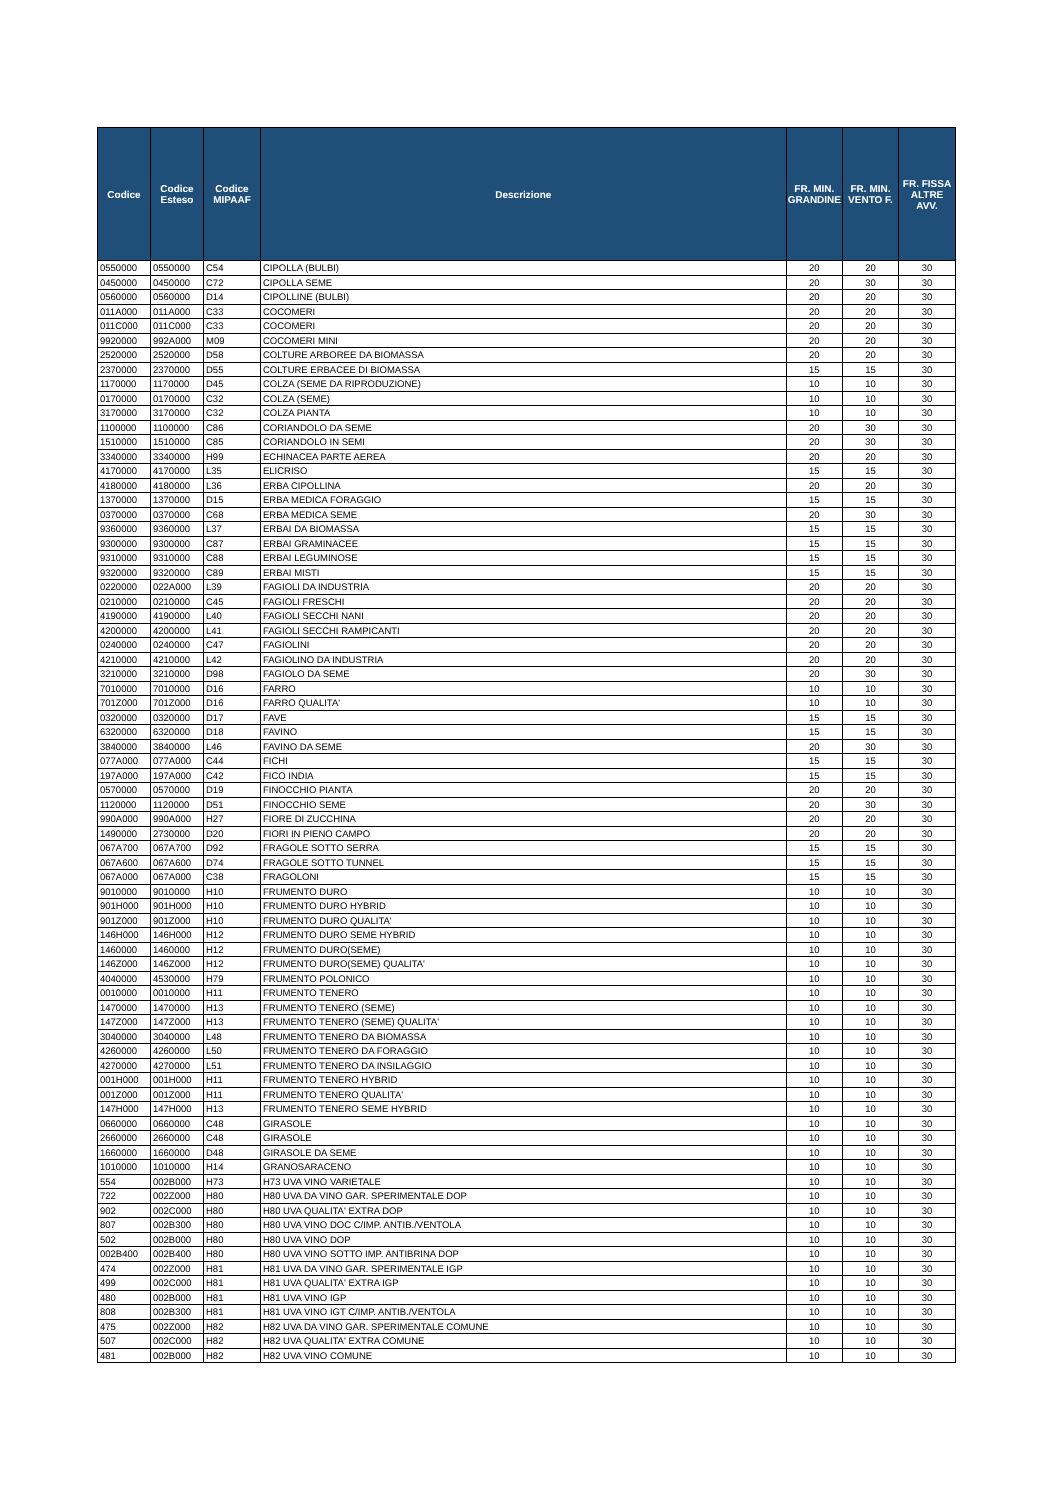| Codice | Codice Esteso | Codice MIPAAF | Descrizione | FR. MIN. GRANDINE | FR. MIN. VENTO F. | FR. FISSA ALTRE AVV. |
| --- | --- | --- | --- | --- | --- | --- |
| 0550000 | 0550000 | C54 | CIPOLLA (BULBI) | 20 | 20 | 30 |
| 0450000 | 0450000 | C72 | CIPOLLA SEME | 20 | 30 | 30 |
| 0560000 | 0560000 | D14 | CIPOLLINE (BULBI) | 20 | 20 | 30 |
| 011A000 | 011A000 | C33 | COCOMERI | 20 | 20 | 30 |
| 011C000 | 011C000 | C33 | COCOMERI | 20 | 20 | 30 |
| 9920000 | 992A000 | M09 | COCOMERI MINI | 20 | 20 | 30 |
| 2520000 | 2520000 | D58 | COLTURE ARBOREE DA BIOMASSA | 20 | 20 | 30 |
| 2370000 | 2370000 | D55 | COLTURE ERBACEE DI BIOMASSA | 15 | 15 | 30 |
| 1170000 | 1170000 | D45 | COLZA (SEME DA RIPRODUZIONE) | 10 | 10 | 30 |
| 0170000 | 0170000 | C32 | COLZA (SEME) | 10 | 10 | 30 |
| 3170000 | 3170000 | C32 | COLZA PIANTA | 10 | 10 | 30 |
| 1100000 | 1100000 | C86 | CORIANDOLO DA SEME | 20 | 30 | 30 |
| 1510000 | 1510000 | C85 | CORIANDOLO IN SEMI | 20 | 30 | 30 |
| 3340000 | 3340000 | H99 | ECHINACEA PARTE AEREA | 20 | 20 | 30 |
| 4170000 | 4170000 | L35 | ELICRISO | 15 | 15 | 30 |
| 4180000 | 4180000 | L36 | ERBA CIPOLLINA | 20 | 20 | 30 |
| 1370000 | 1370000 | D15 | ERBA MEDICA FORAGGIO | 15 | 15 | 30 |
| 0370000 | 0370000 | C68 | ERBA MEDICA SEME | 20 | 30 | 30 |
| 9360000 | 9360000 | L37 | ERBAI DA BIOMASSA | 15 | 15 | 30 |
| 9300000 | 9300000 | C87 | ERBAI GRAMINACEE | 15 | 15 | 30 |
| 9310000 | 9310000 | C88 | ERBAI LEGUMINOSE | 15 | 15 | 30 |
| 9320000 | 9320000 | C89 | ERBAI MISTI | 15 | 15 | 30 |
| 0220000 | 022A000 | L39 | FAGIOLI DA INDUSTRIA | 20 | 20 | 30 |
| 0210000 | 0210000 | C45 | FAGIOLI FRESCHI | 20 | 20 | 30 |
| 4190000 | 4190000 | L40 | FAGIOLI SECCHI NANI | 20 | 20 | 30 |
| 4200000 | 4200000 | L41 | FAGIOLI SECCHI RAMPICANTI | 20 | 20 | 30 |
| 0240000 | 0240000 | C47 | FAGIOLINI | 20 | 20 | 30 |
| 4210000 | 4210000 | L42 | FAGIOLINO DA INDUSTRIA | 20 | 20 | 30 |
| 3210000 | 3210000 | D98 | FAGIOLO DA SEME | 20 | 30 | 30 |
| 7010000 | 7010000 | D16 | FARRO | 10 | 10 | 30 |
| 701Z000 | 701Z000 | D16 | FARRO QUALITA' | 10 | 10 | 30 |
| 0320000 | 0320000 | D17 | FAVE | 15 | 15 | 30 |
| 6320000 | 6320000 | D18 | FAVINO | 15 | 15 | 30 |
| 3840000 | 3840000 | L46 | FAVINO DA SEME | 20 | 30 | 30 |
| 077A000 | 077A000 | C44 | FICHI | 15 | 15 | 30 |
| 197A000 | 197A000 | C42 | FICO INDIA | 15 | 15 | 30 |
| 0570000 | 0570000 | D19 | FINOCCHIO PIANTA | 20 | 20 | 30 |
| 1120000 | 1120000 | D51 | FINOCCHIO SEME | 20 | 30 | 30 |
| 990A000 | 990A000 | H27 | FIORE DI ZUCCHINA | 20 | 20 | 30 |
| 1490000 | 2730000 | D20 | FIORI IN PIENO CAMPO | 20 | 20 | 30 |
| 067A700 | 067A700 | D92 | FRAGOLE SOTTO SERRA | 15 | 15 | 30 |
| 067A600 | 067A600 | D74 | FRAGOLE SOTTO TUNNEL | 15 | 15 | 30 |
| 067A000 | 067A000 | C38 | FRAGOLONI | 15 | 15 | 30 |
| 9010000 | 9010000 | H10 | FRUMENTO DURO | 10 | 10 | 30 |
| 901H000 | 901H000 | H10 | FRUMENTO DURO HYBRID | 10 | 10 | 30 |
| 901Z000 | 901Z000 | H10 | FRUMENTO DURO QUALITA' | 10 | 10 | 30 |
| 146H000 | 146H000 | H12 | FRUMENTO DURO SEME HYBRID | 10 | 10 | 30 |
| 1460000 | 1460000 | H12 | FRUMENTO DURO(SEME) | 10 | 10 | 30 |
| 146Z000 | 146Z000 | H12 | FRUMENTO DURO(SEME) QUALITA' | 10 | 10 | 30 |
| 4040000 | 4530000 | H79 | FRUMENTO POLONICO | 10 | 10 | 30 |
| 0010000 | 0010000 | H11 | FRUMENTO TENERO | 10 | 10 | 30 |
| 1470000 | 1470000 | H13 | FRUMENTO TENERO (SEME) | 10 | 10 | 30 |
| 147Z000 | 147Z000 | H13 | FRUMENTO TENERO (SEME) QUALITA' | 10 | 10 | 30 |
| 3040000 | 3040000 | L48 | FRUMENTO TENERO DA BIOMASSA | 10 | 10 | 30 |
| 4260000 | 4260000 | L50 | FRUMENTO TENERO DA FORAGGIO | 10 | 10 | 30 |
| 4270000 | 4270000 | L51 | FRUMENTO TENERO DA INSILAGGIO | 10 | 10 | 30 |
| 001H000 | 001H000 | H11 | FRUMENTO TENERO HYBRID | 10 | 10 | 30 |
| 001Z000 | 001Z000 | H11 | FRUMENTO TENERO QUALITA' | 10 | 10 | 30 |
| 147H000 | 147H000 | H13 | FRUMENTO TENERO SEME HYBRID | 10 | 10 | 30 |
| 0660000 | 0660000 | C48 | GIRASOLE | 10 | 10 | 30 |
| 2660000 | 2660000 | C48 | GIRASOLE | 10 | 10 | 30 |
| 1660000 | 1660000 | D48 | GIRASOLE DA SEME | 10 | 10 | 30 |
| 1010000 | 1010000 | H14 | GRANOSARACENO | 10 | 10 | 30 |
| 554 | 002B000 | H73 | H73 UVA VINO VARIETALE | 10 | 10 | 30 |
| 722 | 002Z000 | H80 | H80 UVA DA VINO GAR. SPERIMENTALE DOP | 10 | 10 | 30 |
| 902 | 002C000 | H80 | H80 UVA QUALITA' EXTRA DOP | 10 | 10 | 30 |
| 807 | 002B300 | H80 | H80 UVA VINO DOC C/IMP. ANTIB./VENTOLA | 10 | 10 | 30 |
| 502 | 002B000 | H80 | H80 UVA VINO DOP | 10 | 10 | 30 |
| 002B400 | 002B400 | H80 | H80 UVA VINO SOTTO IMP. ANTIBRINA DOP | 10 | 10 | 30 |
| 474 | 002Z000 | H81 | H81 UVA DA VINO GAR. SPERIMENTALE IGP | 10 | 10 | 30 |
| 499 | 002C000 | H81 | H81 UVA QUALITA' EXTRA IGP | 10 | 10 | 30 |
| 480 | 002B000 | H81 | H81 UVA VINO IGP | 10 | 10 | 30 |
| 808 | 002B300 | H81 | H81 UVA VINO IGT C/IMP. ANTIB./VENTOLA | 10 | 10 | 30 |
| 475 | 002Z000 | H82 | H82 UVA DA VINO GAR. SPERIMENTALE COMUNE | 10 | 10 | 30 |
| 507 | 002C000 | H82 | H82 UVA QUALITA' EXTRA COMUNE | 10 | 10 | 30 |
| 481 | 002B000 | H82 | H82 UVA VINO COMUNE | 10 | 10 | 30 |